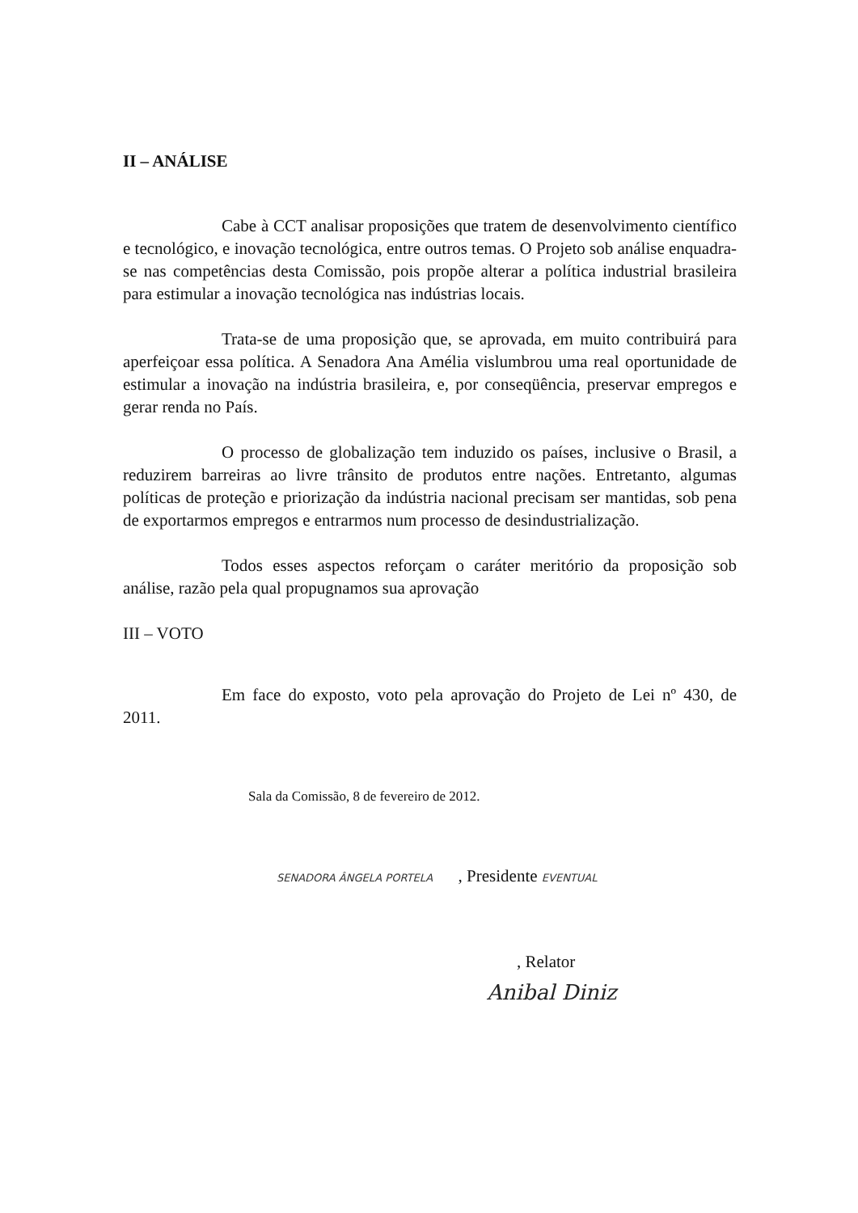II – ANÁLISE
Cabe à CCT analisar proposições que tratem de desenvolvimento científico e tecnológico, e inovação tecnológica, entre outros temas. O Projeto sob análise enquadra-se nas competências desta Comissão, pois propõe alterar a política industrial brasileira para estimular a inovação tecnológica nas indústrias locais.
Trata-se de uma proposição que, se aprovada, em muito contribuirá para aperfeiçoar essa política. A Senadora Ana Amélia vislumbrou uma real oportunidade de estimular a inovação na indústria brasileira, e, por conseqüência, preservar empregos e gerar renda no País.
O processo de globalização tem induzido os países, inclusive o Brasil, a reduzirem barreiras ao livre trânsito de produtos entre nações. Entretanto, algumas políticas de proteção e priorização da indústria nacional precisam ser mantidas, sob pena de exportarmos empregos e entrarmos num processo de desindustrialização.
Todos esses aspectos reforçam o caráter meritório da proposição sob análise, razão pela qual propugnamos sua aprovação
III – VOTO
Em face do exposto, voto pela aprovação do Projeto de Lei nº 430, de 2011.
Sala da Comissão, 8 de fevereiro de 2012.
SENADORA ÂNGELA PORTELA , Presidente EVENTUAL
, Relator
Anibal Diniz